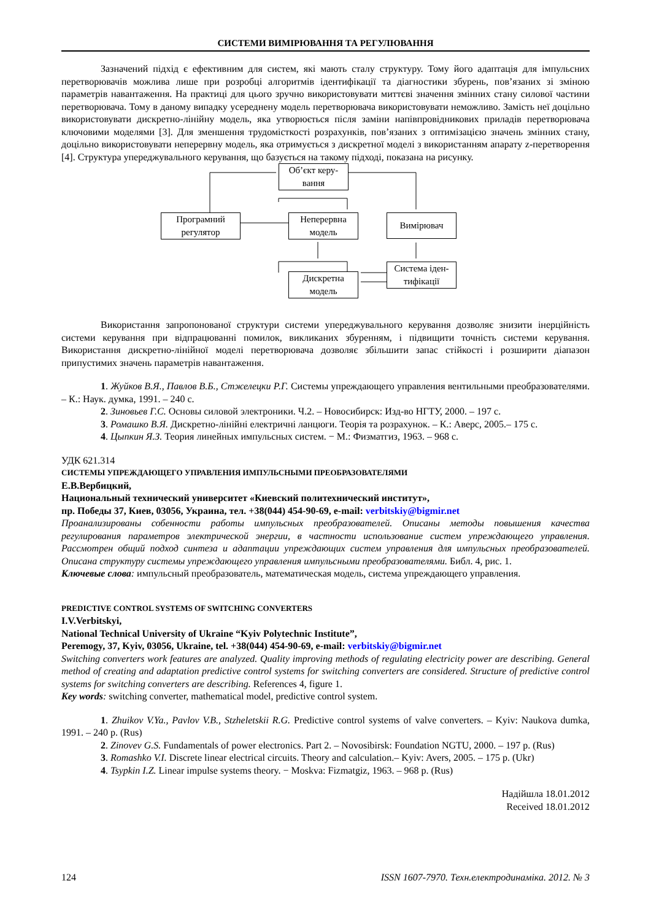СИСТЕМИ ВИМІРЮВАННЯ ТА РЕГУЛЮВАННЯ
Зазначений підхід є ефективним для систем, які мають сталу структуру. Тому його адаптація для імпульсних перетворювачів можлива лише при розробці алгоритмів ідентифікації та діагностики збурень, пов’язаних зі зміною параметрів навантаження. На практиці для цього зручно використовувати миттєві значення змінних стану силової частини перетворювача. Тому в даному випадку усереднену модель перетворювача використовувати неможливо. Замість неї доцільно використовувати дискретно-лінійну модель, яка утворюється після заміни напівпровідникових приладів перетворювача ключовими моделями [3]. Для зменшення трудомісткості розрахунків, пов’язаних з оптимізацією значень змінних стану, доцільно використовувати неперервну модель, яка отримується з дискретної моделі з використанням апарату z-перетворення [4]. Структура упереджувального керування, що базується на такому підході, показана на рисунку.
Об’єкт керу-
вання
Програмний
регулятор
Неперервна
модель
Вимірювач
Система іден-
тифікації
Дискретна
модель
Використання запропонованої структури системи упереджувального керування дозволяє знизити інерційність системи керування при відпрацюванні помилок, викликаних збуренням, і підвищити точність системи керування. Використання дискретно-лінійної моделі перетворювача дозволяє збільшити запас стійкості і розширити діапазон припустимих значень параметрів навантаження.
1. Жуйков В.Я., Павлов В.Б., Стжелецки Р.Г. Системы упреждающего управления вентильными преобразователями. – К.: Наук. думка, 1991. – 240 с.
2. Зиновьев Г.С. Основы силовой электроники. Ч.2. – Новосибирск: Изд-во НГТУ, 2000. – 197 с.
3. Ромашко В.Я. Дискретно-лінійні електричні ланцюги. Теорія та розрахунок. – К.: Аверс, 2005.– 175 с.
4. Цыпкин Я.З. Теория линейных импульсных систем. − М.: Физматгиз, 1963. – 968 с.
УДК 621.314
СИСТЕМЫ УПРЕЖДАЮЩЕГО УПРАВЛЕНИЯ ИМПУЛЬСНЫМИ ПРЕОБРАЗОВАТЕЛЯМИ
Е.В.Вербицкий,
Национальный технический университет «Киевский политехнический институт»,
пр. Победы 37, Киев, 03056, Украина, тел. +38(044) 454-90-69, e-mail: verbitskiy@bigmir.net
Проанализированы собенности работы импульсных преобразователей. Описаны методы повышения качества регулирования параметров электрической энергии, в частности использование систем упреждающего управления. Рассмотрен общий подход синтеза и адаптации упреждающих систем управления для импульсных преобразователей. Описана структуру системы упреждающего управления импульсными преобразователями. Библ. 4, рис. 1.
Ключевые слова: импульсный преобразователь, математическая модель, система упреждающего управления.
PREDICTIVE CONTROL SYSTEMS OF SWITCHING CONVERTERS
I.V.Verbitskyi,
National Technical University of Ukraine “Kyiv Polytechnic Institute”,
Peremogy, 37, Kyiv, 03056, Ukraine, tel. +38(044) 454-90-69, e-mail: verbitskiy@bigmir.net
Switching converters work features are analyzed. Quality improving methods of regulating electricity power are describing. General method of creating and adaptation predictive control systems for switching converters are considered. Structure of predictive control systems for switching converters are describing. References 4, figure 1.
Key words: switching converter, mathematical model, predictive control system.
1. Zhuikov V.Ya., Pavlov V.B., Stzheletskii R.G. Predictive control systems of valve converters. – Kyiv: Naukova dumka, 1991. – 240 p. (Rus)
2. Zinovev G.S. Fundamentals of power electronics. Part 2. – Novosibirsk: Foundation NGTU, 2000. – 197 p. (Rus)
3. Romashko V.I. Discrete linear electrical circuits. Theory and calculation.– Kyiv: Avers, 2005. – 175 p. (Ukr)
4. Tsypkin I.Z. Linear impulse systems theory. − Moskva: Fizmatgiz, 1963. – 968 p. (Rus)
Надійшла 18.01.2012
Received 18.01.2012
124 ISSN 1607-7970. Техн.електродинаміка. 2012. № 3